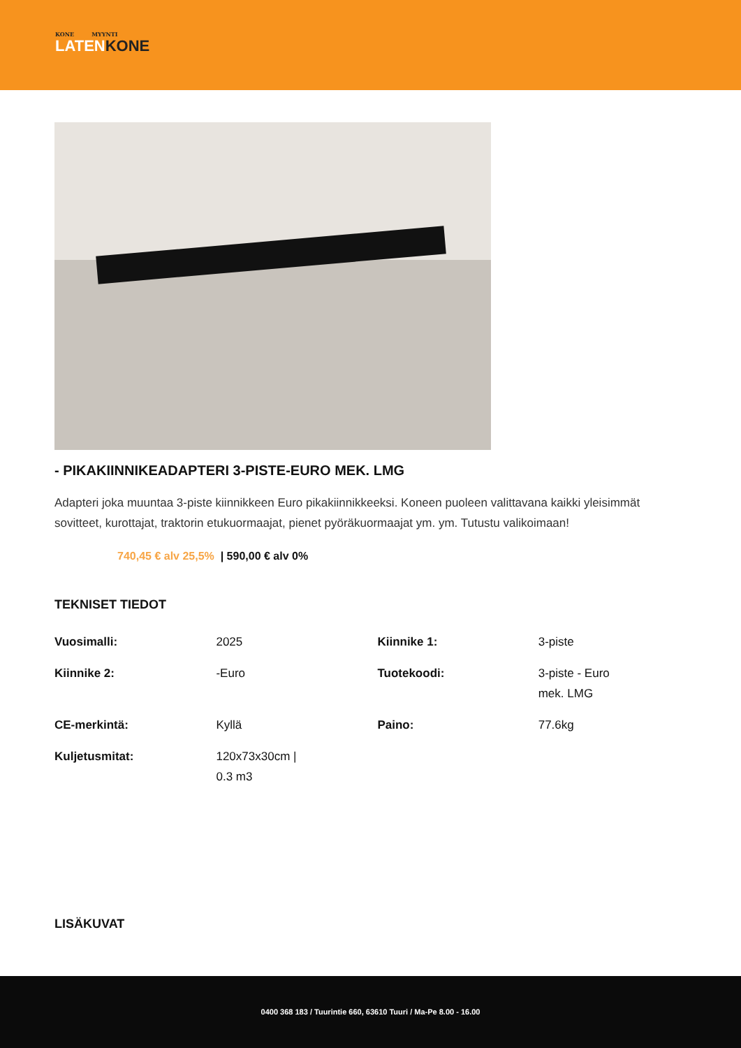KONE MYYNTI
LATENKONE
- PIKAKIINNIKEADAPTERI 3-PISTE-EURO MEK. LMG
Adapteri joka muuntaa 3-piste kiinnikkeen Euro pikakiinnikkeeksi. Koneen puoleen valittavana kaikki yleisimmät sovitteet, kurottajat, traktorin etukuormaajat, pienet pyöräkuormaajat ym. ym. Tutustu valikoimaan!
740,45 € alv 25,5% | 590,00 € alv 0%
TEKNISET TIEDOT
| Vuosimalli: | 2025 | Kiinnike 1: | 3-piste |
| Kiinnike 2: | -Euro | Tuotekoodi: | 3-piste - Euro mek. LMG |
| CE-merkintä: | Kyllä | Paino: | 77.6kg |
| Kuljetusmitat: | 120x73x30cm / 0.3 m3 | | |
LISÄKUVAT
0400 368 183 / Tuurintie 660, 63610 Tuuri / Ma-Pe 8.00 - 16.00